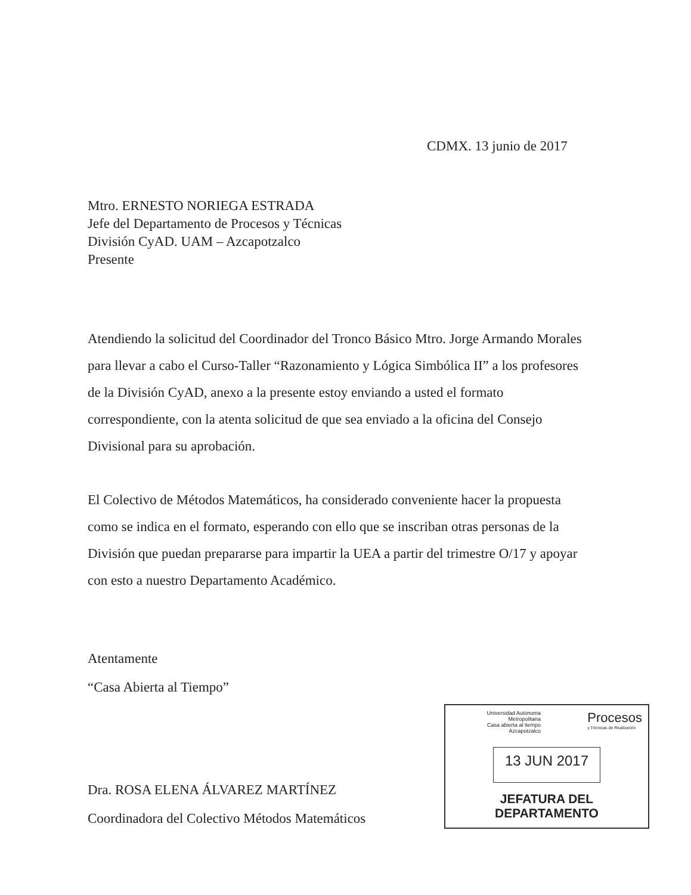CDMX. 13 junio de 2017
Mtro. ERNESTO NORIEGA ESTRADA
Jefe del Departamento de Procesos y Técnicas
División CyAD. UAM – Azcapotzalco
Presente
Atendiendo la solicitud del Coordinador del Tronco Básico Mtro. Jorge Armando Morales para llevar a cabo el Curso-Taller “Razonamiento y Lógica Simbólica II” a los profesores de la División CyAD, anexo a la presente estoy enviando a usted el formato correspondiente, con la atenta solicitud de que sea enviado a la oficina del Consejo Divisional para su aprobación.
El Colectivo de Métodos Matemáticos, ha considerado conveniente hacer la propuesta como se indica en el formato, esperando con ello que se inscriban otras personas de la División que puedan prepararse para impartir la UEA a partir del trimestre O/17 y apoyar con esto a nuestro Departamento Académico.
Atentamente
“Casa Abierta al Tiempo”
Dra. ROSA ELENA ÁLVAREZ MARTÍNEZ
Coordinadora del Colectivo Métodos Matemáticos
Universidad Autónoma Metropolitana
Casa abierta al tiempo Azcapotzalco
Procesos
y Técnicas de Realización
13 JUN 2017
JEFATURA DEL
DEPARTAMENTO